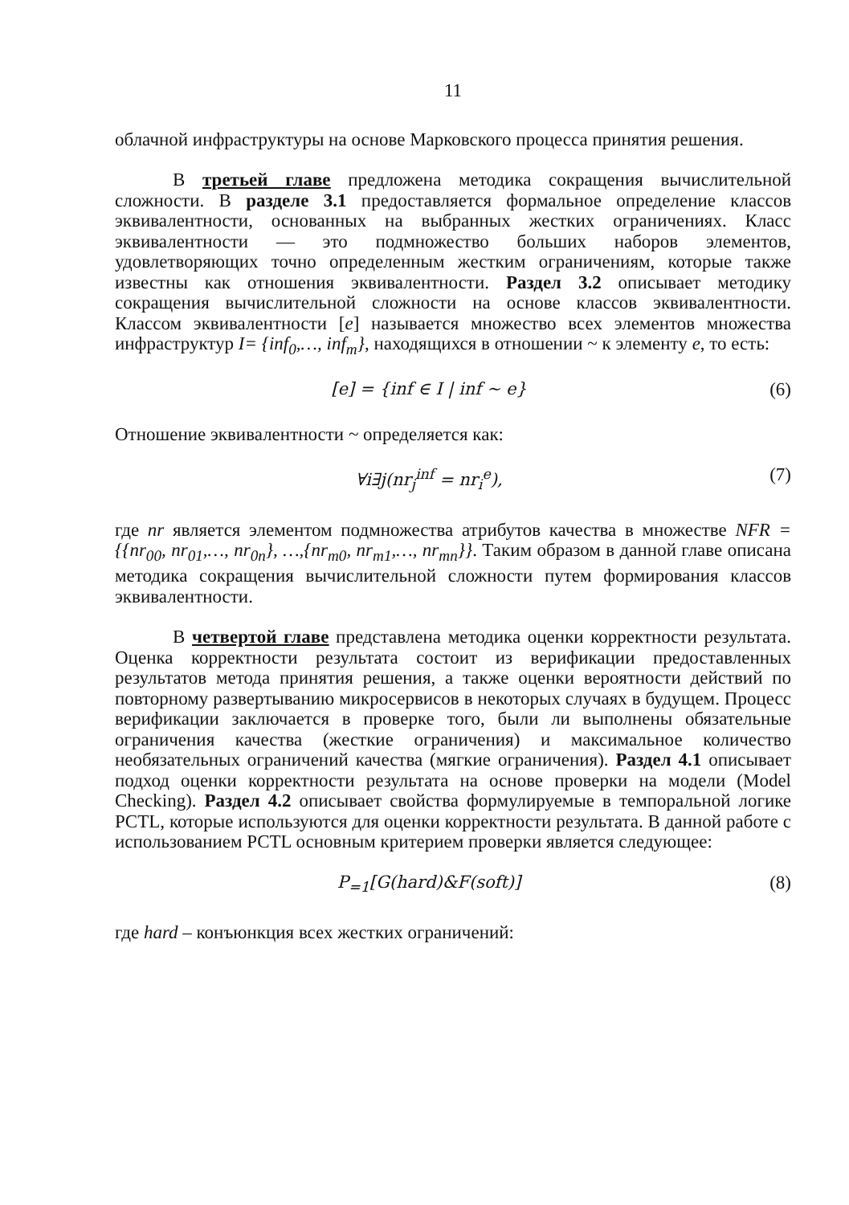11
облачной инфраструктуры на основе Марковского процесса принятия решения.
В третьей главе предложена методика сокращения вычислительной сложности. В разделе 3.1 предоставляется формальное определение классов эквивалентности, основанных на выбранных жестких ограничениях. Класс эквивалентности — это подмножество больших наборов элементов, удовлетворяющих точно определенным жестким ограничениям, которые также известны как отношения эквивалентности. Раздел 3.2 описывает методику сокращения вычислительной сложности на основе классов эквивалентности. Классом эквивалентности [e] называется множество всех элементов множества инфраструктур I= {inf<sub>0</sub>,…, inf<sub>m</sub>}, находящихся в отношении ~ к элементу e, то есть:
[e] = {inf ∈ I | inf ~ e} (6)
Отношение эквивалентности ~ определяется как:
∀i∃j(nr<sub>j</sub><sup>inf</sup> = nr<sub>i</sub><sup>e</sup>), (7)
где nr является элементом подмножества атрибутов качества в множестве NFR = {{nr<sub>00</sub>, nr<sub>01</sub>,…, nr<sub>0n</sub>}, …,{nr<sub>m0</sub>, nr<sub>m1</sub>,…, nr<sub>mn</sub>}}. Таким образом в данной главе описана методика сокращения вычислительной сложности путем формирования классов эквивалентности.
В четвертой главе представлена методика оценки корректности результата. Оценка корректности результата состоит из верификации предоставленных результатов метода принятия решения, а также оценки вероятности действий по повторному развертыванию микросервисов в некоторых случаях в будущем. Процесс верификации заключается в проверке того, были ли выполнены обязательные ограничения качества (жесткие ограничения) и максимальное количество необязательных ограничений качества (мягкие ограничения). Раздел 4.1 описывает подход оценки корректности результата на основе проверки на модели (Model Checking). Раздел 4.2 описывает свойства формулируемые в темпоральной логике PCTL, которые используются для оценки корректности результата. В данной работе с использованием PCTL основным критерием проверки является следующее:
P<sub>=1</sub>[G(hard)&F(soft)] (8)
где hard – конъюнкция всех жестких ограничений: